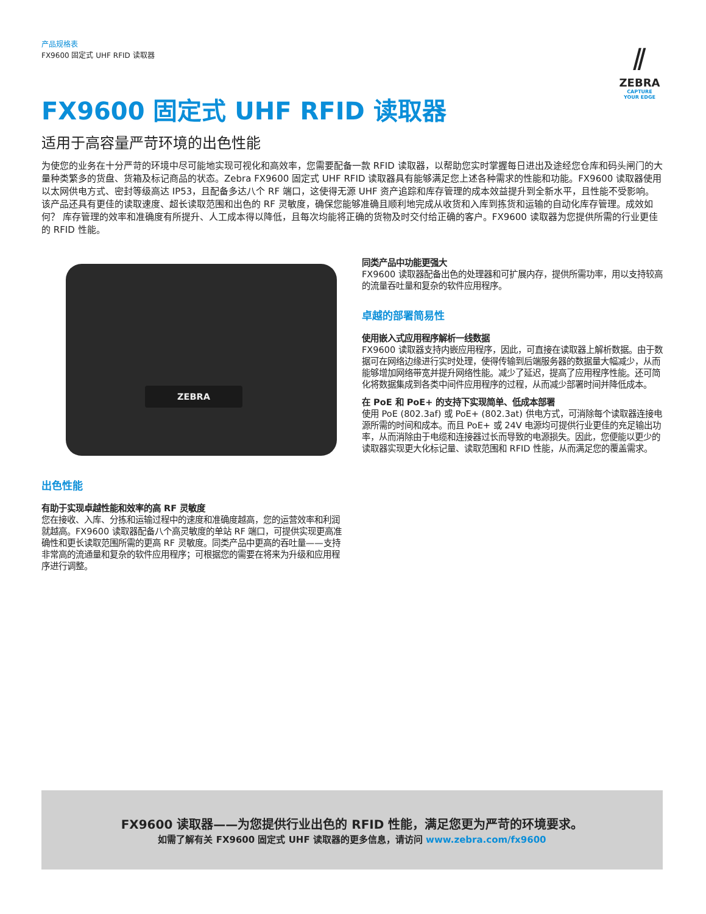产品规格表
FX9600 固定式 UHF RFID 读取器
⫽
ZEBRA
CAPTURE
YOUR EDGE
FX9600 固定式 UHF RFID 读取器
适用于高容量严苛环境的出色性能
为使您的业务在十分严苛的环境中尽可能地实现可视化和高效率，您需要配备一款 RFID 读取器，以帮助您实时掌握每日进出及途经您仓库和码头闸门的大量种类繁多的货盘、货箱及标记商品的状态。Zebra FX9600 固定式 UHF RFID 读取器具有能够满足您上述各种需求的性能和功能。FX9600 读取器使用以太网供电方式、密封等级高达 IP53，且配备多达八个 RF 端口，这使得无源 UHF 资产追踪和库存管理的成本效益提升到全新水平，且性能不受影响。该产品还具有更佳的读取速度、超长读取范围和出色的 RF 灵敏度，确保您能够准确且顺利地完成从收货和入库到拣货和运输的自动化库存管理。成效如何？ 库存管理的效率和准确度有所提升、人工成本得以降低，且每次均能将正确的货物及时交付给正确的客户。FX9600 读取器为您提供所需的行业更佳的 RFID 性能。
ZEBRA
出色性能
有助于实现卓越性能和效率的高 RF 灵敏度
您在接收、入库、分拣和运输过程中的速度和准确度越高，您的运营效率和利润就越高。FX9600 读取器配备八个高灵敏度的单站 RF 端口，可提供实现更高准确性和更长读取范围所需的更高 RF 灵敏度。同类产品中更高的吞吐量——支持非常高的流通量和复杂的软件应用程序；可根据您的需要在将来为升级和应用程序进行调整。
同类产品中功能更强大
FX9600 读取器配备出色的处理器和可扩展内存，提供所需功率，用以支持较高的流量吞吐量和复杂的软件应用程序。
卓越的部署简易性
使用嵌入式应用程序解析一线数据
FX9600 读取器支持内嵌应用程序，因此，可直接在读取器上解析数据。由于数据可在网络边缘进行实时处理，使得传输到后端服务器的数据量大幅减少，从而能够增加网络带宽并提升网络性能。减少了延迟，提高了应用程序性能。还可简化将数据集成到各类中间件应用程序的过程，从而减少部署时间并降低成本。
在 PoE 和 PoE+ 的支持下实现简单、低成本部署
使用 PoE (802.3af) 或 PoE+ (802.3at) 供电方式，可消除每个读取器连接电源所需的时间和成本。而且 PoE+ 或 24V 电源均可提供行业更佳的充足输出功率，从而消除由于电缆和连接器过长而导致的电源损失。因此，您便能以更少的读取器实现更大化标记量、读取范围和 RFID 性能，从而满足您的覆盖需求。
FX9600 读取器——为您提供行业出色的 RFID 性能，满足您更为严苛的环境要求。
如需了解有关 FX9600 固定式 UHF 读取器的更多信息，请访问 www.zebra.com/fx9600